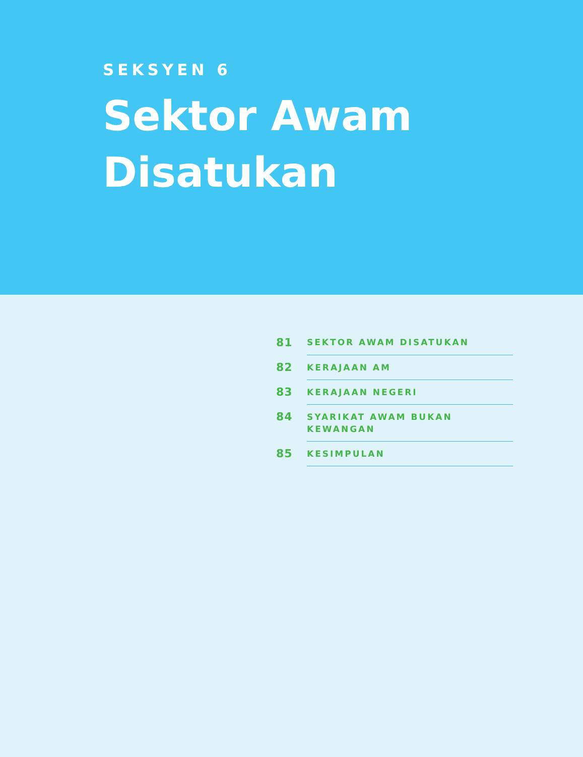SEKSYEN 6
Sektor Awam
Disatukan
| 81 | SEKTOR AWAM DISATUKAN |
| 82 | KERAJAAN AM |
| 83 | KERAJAAN NEGERI |
| 84 | SYARIKAT AWAM BUKAN KEWANGAN |
| 85 | KESIMPULAN |